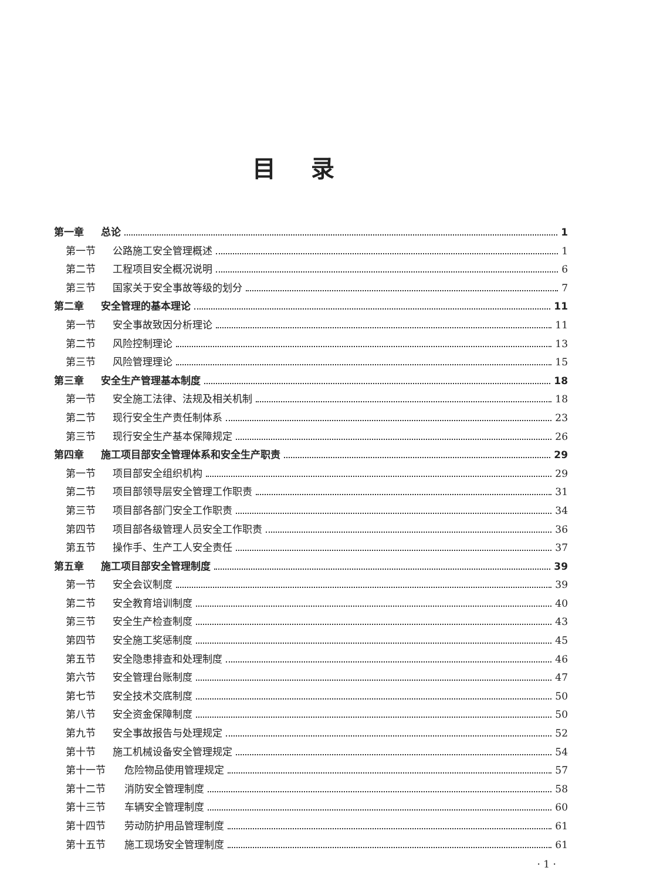目录
第一章 总论 1
第一节 公路施工安全管理概述 1
第二节 工程项目安全概况说明 6
第三节 国家关于安全事故等级的划分 7
第二章 安全管理的基本理论 11
第一节 安全事故致因分析理论 11
第二节 风险控制理论 13
第三节 风险管理理论 15
第三章 安全生产管理基本制度 18
第一节 安全施工法律、法规及相关机制 18
第二节 现行安全生产责任制体系 23
第三节 现行安全生产基本保障规定 26
第四章 施工项目部安全管理体系和安全生产职责 29
第一节 项目部安全组织机构 29
第二节 项目部领导层安全管理工作职责 31
第三节 项目部各部门安全工作职责 34
第四节 项目部各级管理人员安全工作职责 36
第五节 操作手、生产工人安全责任 37
第五章 施工项目部安全管理制度 39
第一节 安全会议制度 39
第二节 安全教育培训制度 40
第三节 安全生产检查制度 43
第四节 安全施工奖惩制度 45
第五节 安全隐患排查和处理制度 46
第六节 安全管理台账制度 47
第七节 安全技术交底制度 50
第八节 安全资金保障制度 50
第九节 安全事故报告与处理规定 52
第十节 施工机械设备安全管理规定 54
第十一节 危险物品使用管理规定 57
第十二节 消防安全管理制度 58
第十三节 车辆安全管理制度 60
第十四节 劳动防护用品管理制度 61
第十五节 施工现场安全管理制度 61
· 1 ·